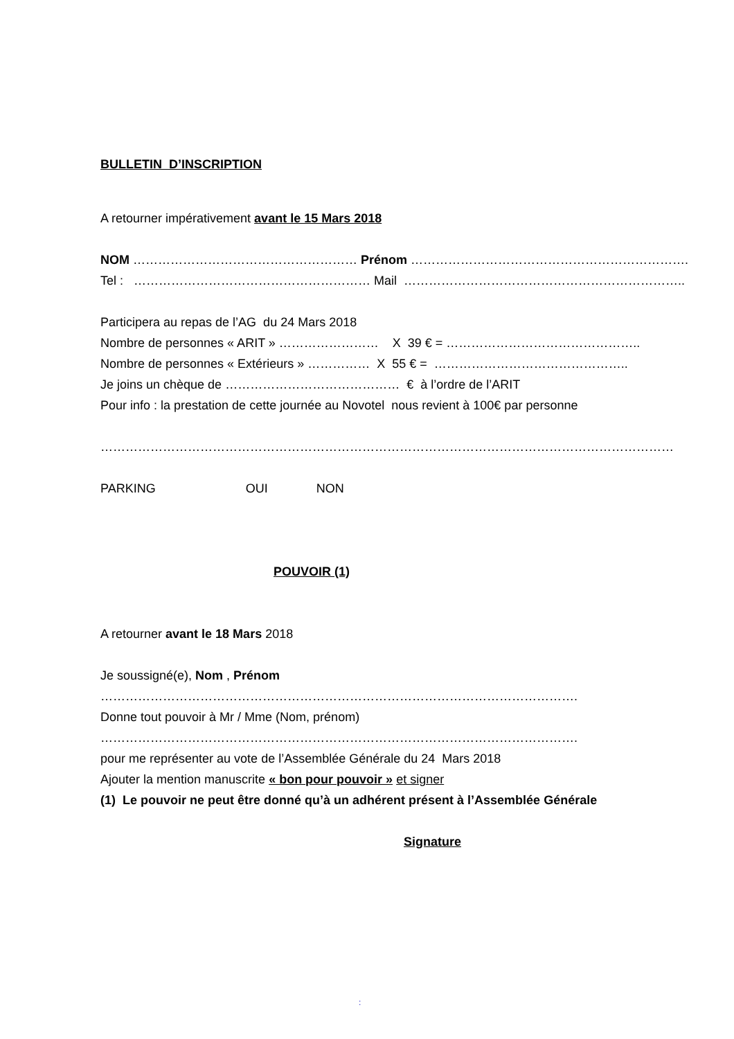BULLETIN D’INSCRIPTION
A retourner impérativement avant le 15 Mars 2018
NOM ……………………………………………… Prénom ………………………………………………………….
Tel : ………………………………………………… Mail …………………………………………………………..
Participera au repas de l’AG du 24 Mars 2018
Nombre de personnes « ARIT » …………………… X 39 € = ………………………………………..
Nombre de personnes « Extérieurs » …………… X 55 € = ………………………………………..
Je joins un chèque de …………………………………… € à l’ordre de l’ARIT
Pour info : la prestation de cette journée au Novotel nous revient à 100€ par personne
…………………………………………………………………………………………………………………………
PARKING OUI NON
POUVOIR (1)
A retourner avant le 18 Mars 2018
Je soussigné(e), Nom , Prénom
…………………………………………………………………………………………………….
Donne tout pouvoir à Mr / Mme (Nom, prénom)
…………………………………………………………………………………………………….
pour me représenter au vote de l’Assemblée Générale du 24 Mars 2018
Ajouter la mention manuscrite « bon pour pouvoir » et signer
(1) Le pouvoir ne peut être donné qu’à un adhérent présent à l’Assemblée Générale
Signature
: